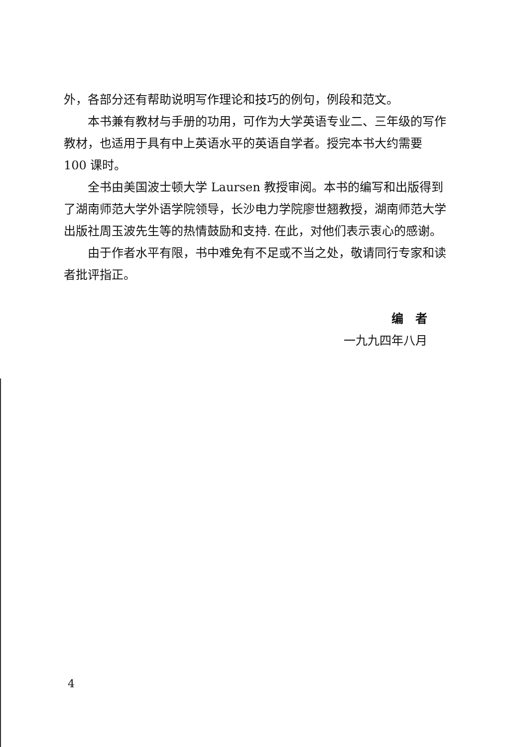外，各部分还有帮助说明写作理论和技巧的例句，例段和范文。
本书兼有教材与手册的功用，可作为大学英语专业二、三年级的写作教材，也适用于具有中上英语水平的英语自学者。授完本书大约需要 100 课时。
全书由美国波士顿大学 Laursen 教授审阅。本书的编写和出版得到了湖南师范大学外语学院领导，长沙电力学院廖世翘教授，湖南师范大学出版社周玉波先生等的热情鼓励和支持. 在此，对他们表示衷心的感谢。
由于作者水平有限，书中难免有不足或不当之处，敬请同行专家和读者批评指正。
编　者
一九九四年八月
4